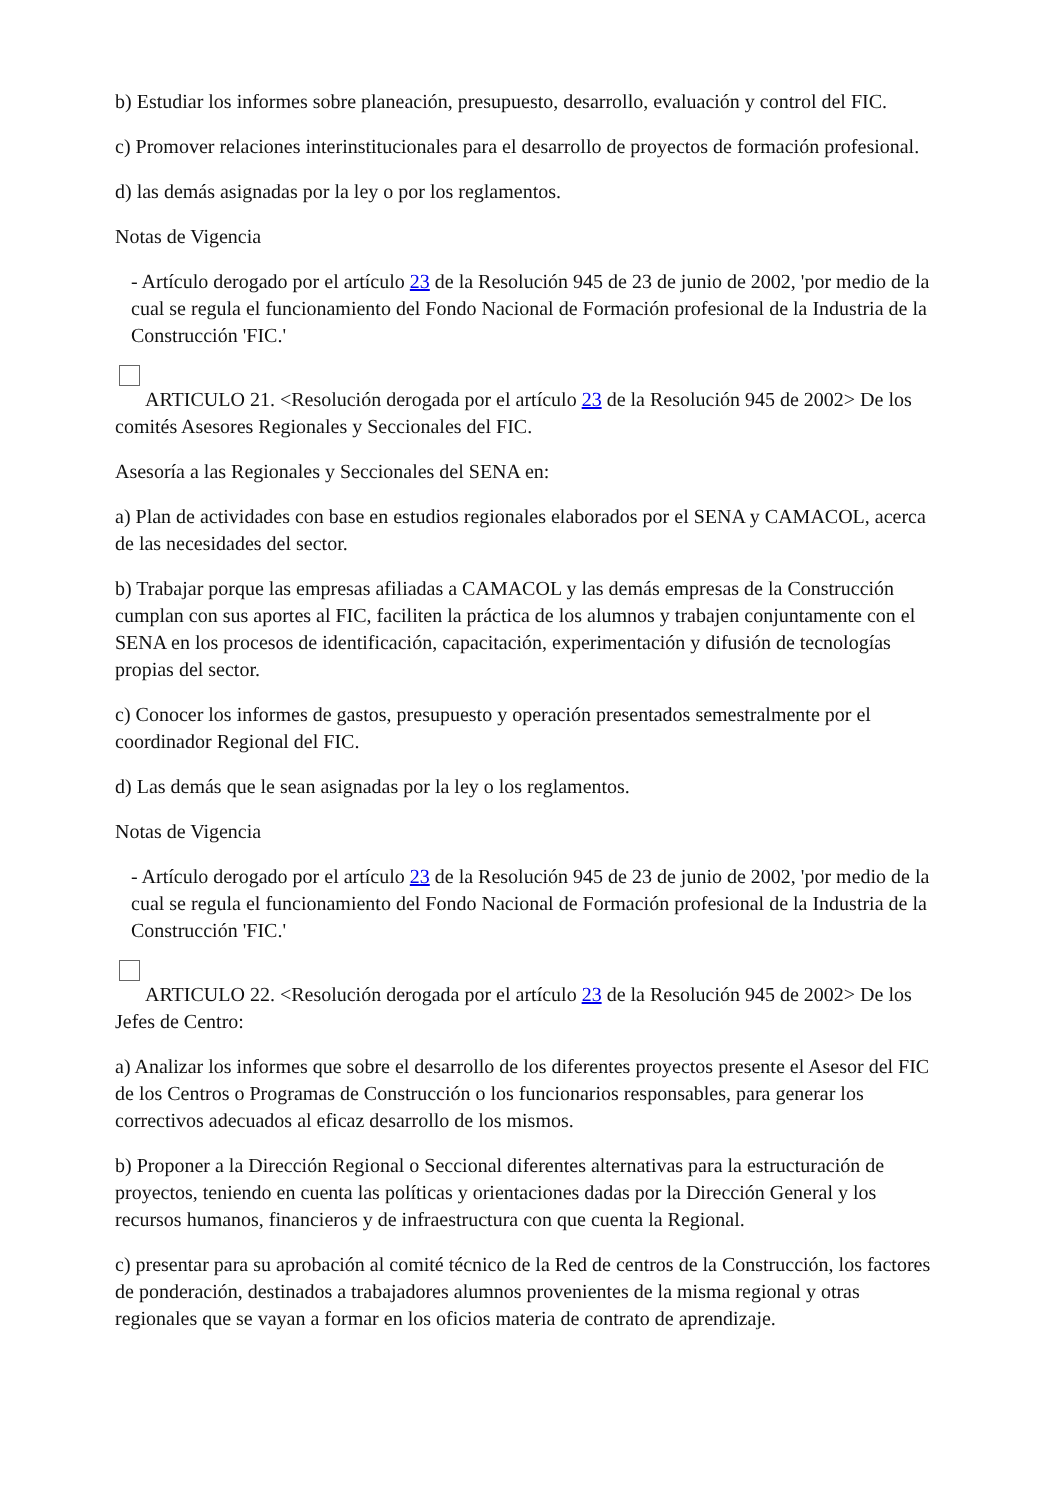b) Estudiar los informes sobre planeación, presupuesto, desarrollo, evaluación y control del FIC.
c) Promover relaciones interinstitucionales para el desarrollo de proyectos de formación profesional.
d) las demás asignadas por la ley o por los reglamentos.
Notas de Vigencia
- Artículo derogado por el artículo 23 de la Resolución 945 de 23 de junio de 2002, 'por medio de la cual se regula el funcionamiento del Fondo Nacional de Formación profesional de la Industria de la Construcción 'FIC.'
ARTICULO 21. <Resolución derogada por el artículo 23 de la Resolución 945 de 2002> De los comités Asesores Regionales y Seccionales del FIC.
Asesoría a las Regionales y Seccionales del SENA en:
a) Plan de actividades con base en estudios regionales elaborados por el SENA y CAMACOL, acerca de las necesidades del sector.
b) Trabajar porque las empresas afiliadas a CAMACOL y las demás empresas de la Construcción cumplan con sus aportes al FIC, faciliten la práctica de los alumnos y trabajen conjuntamente con el SENA en los procesos de identificación, capacitación, experimentación y difusión de tecnologías propias del sector.
c) Conocer los informes de gastos, presupuesto y operación presentados semestralmente por el coordinador Regional del FIC.
d) Las demás que le sean asignadas por la ley o los reglamentos.
Notas de Vigencia
- Artículo derogado por el artículo 23 de la Resolución 945 de 23 de junio de 2002, 'por medio de la cual se regula el funcionamiento del Fondo Nacional de Formación profesional de la Industria de la Construcción 'FIC.'
ARTICULO 22. <Resolución derogada por el artículo 23 de la Resolución 945 de 2002> De los Jefes de Centro:
a) Analizar los informes que sobre el desarrollo de los diferentes proyectos presente el Asesor del FIC de los Centros o Programas de Construcción o los funcionarios responsables, para generar los correctivos adecuados al eficaz desarrollo de los mismos.
b) Proponer a la Dirección Regional o Seccional diferentes alternativas para la estructuración de proyectos, teniendo en cuenta las políticas y orientaciones dadas por la Dirección General y los recursos humanos, financieros y de infraestructura con que cuenta la Regional.
c) presentar para su aprobación al comité técnico de la Red de centros de la Construcción, los factores de ponderación, destinados a trabajadores alumnos provenientes de la misma regional y otras regionales que se vayan a formar en los oficios materia de contrato de aprendizaje.